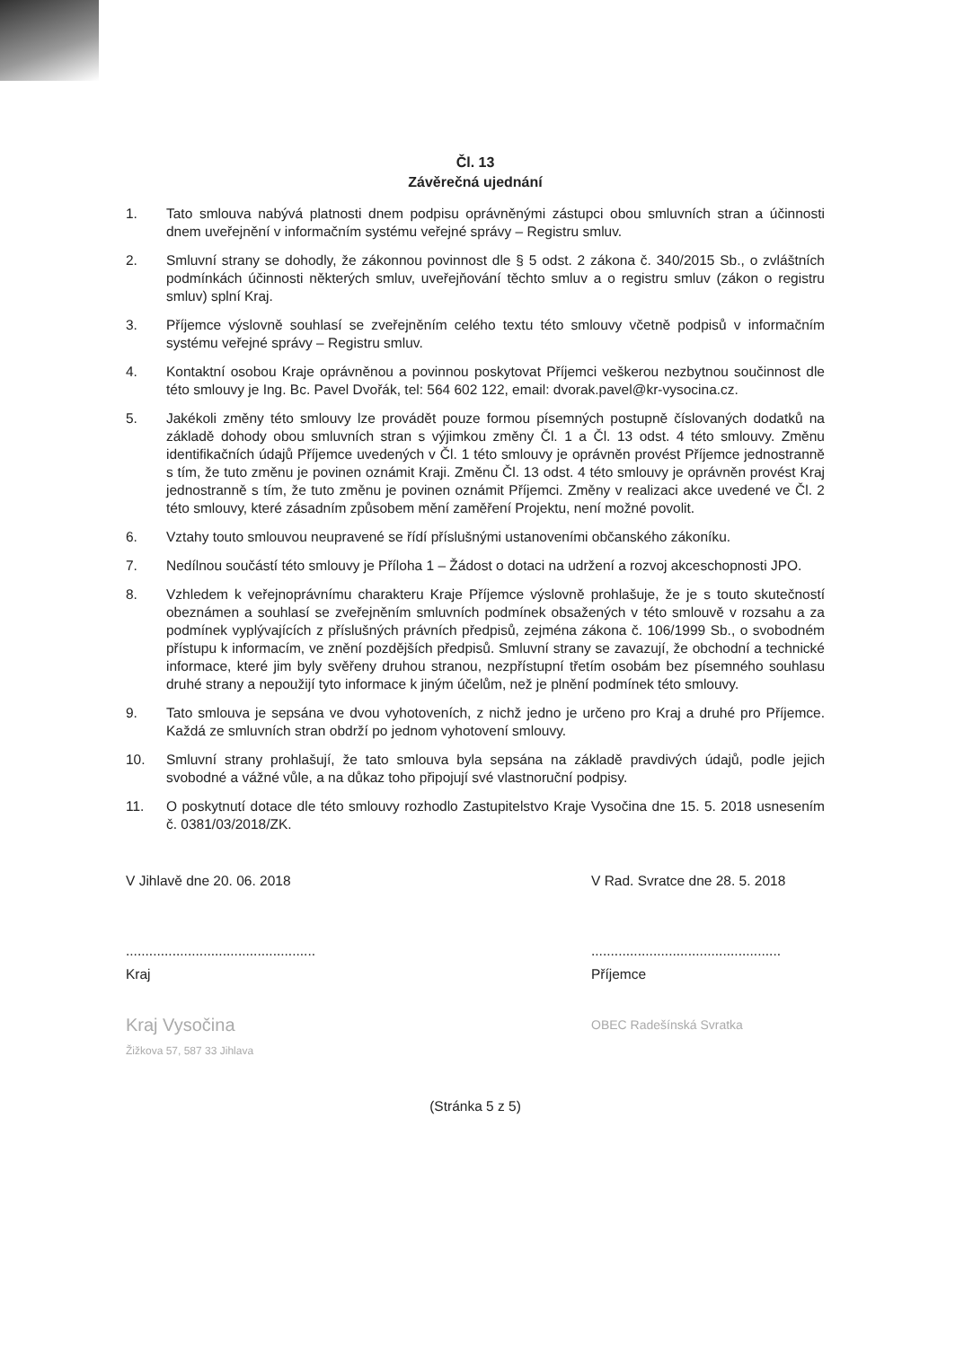Čl. 13
Závěrečná ujednání
1. Tato smlouva nabývá platnosti dnem podpisu oprávněnými zástupci obou smluvních stran a účinnosti dnem uveřejnění v informačním systému veřejné správy – Registru smluv.
2. Smluvní strany se dohodly, že zákonnou povinnost dle § 5 odst. 2 zákona č. 340/2015 Sb., o zvláštních podmínkách účinnosti některých smluv, uveřejňování těchto smluv a o registru smluv (zákon o registru smluv) splní Kraj.
3. Příjemce výslovně souhlasí se zveřejněním celého textu této smlouvy včetně podpisů v informačním systému veřejné správy – Registru smluv.
4. Kontaktní osobou Kraje oprávněnou a povinnou poskytovat Příjemci veškerou nezbytnou součinnost dle této smlouvy je Ing. Bc. Pavel Dvořák, tel: 564 602 122, email: dvorak.pavel@kr-vysocina.cz.
5. Jakékoli změny této smlouvy lze provádět pouze formou písemných postupně číslovaných dodatků na základě dohody obou smluvních stran s výjimkou změny Čl. 1 a Čl. 13 odst. 4 této smlouvy. Změnu identifikačních údajů Příjemce uvedených v Čl. 1 této smlouvy je oprávněn provést Příjemce jednostranně s tím, že tuto změnu je povinen oznámit Kraji. Změnu Čl. 13 odst. 4 této smlouvy je oprávněn provést Kraj jednostranně s tím, že tuto změnu je povinen oznámit Příjemci. Změny v realizaci akce uvedené ve Čl. 2 této smlouvy, které zásadním způsobem mění zaměření Projektu, není možné povolit.
6. Vztahy touto smlouvou neupravené se řídí příslušnými ustanoveními občanského zákoníku.
7. Nedílnou součástí této smlouvy je Příloha 1 – Žádost o dotaci na udržení a rozvoj akceschopnosti JPO.
8. Vzhledem k veřejnoprávnímu charakteru Kraje Příjemce výslovně prohlašuje, že je s touto skutečností obeznámen a souhlasí se zveřejněním smluvních podmínek obsažených v této smlouvě v rozsahu a za podmínek vyplývajících z příslušných právních předpisů, zejména zákona č. 106/1999 Sb., o svobodném přístupu k informacím, ve znění pozdějších předpisů. Smluvní strany se zavazují, že obchodní a technické informace, které jim byly svěřeny druhou stranou, nezpřístupní třetím osobám bez písemného souhlasu druhé strany a nepoužijí tyto informace k jiným účelům, než je plnění podmínek této smlouvy.
9. Tato smlouva je sepsána ve dvou vyhotoveních, z nichž jedno je určeno pro Kraj a druhé pro Příjemce. Každá ze smluvních stran obdrží po jednom vyhotovení smlouvy.
10. Smluvní strany prohlašují, že tato smlouva byla sepsána na základě pravdivých údajů, podle jejich svobodné a vážné vůle, a na důkaz toho připojují své vlastnoruční podpisy.
11. O poskytnutí dotace dle této smlouvy rozhodlo Zastupitelstvo Kraje Vysočina dne 15. 5. 2018 usnesením č. 0381/03/2018/ZK.
V Jihlavě dne 20. 06. 2018
.................................................
Kraj
Kraj Vysočina
Žižkova 57, 587 33 Jihlava
V Rad. Svratce dne 28. 5. 2018
.................................................
Příjemce
OBEC Radešínská Svratka
(Stránka 5 z 5)